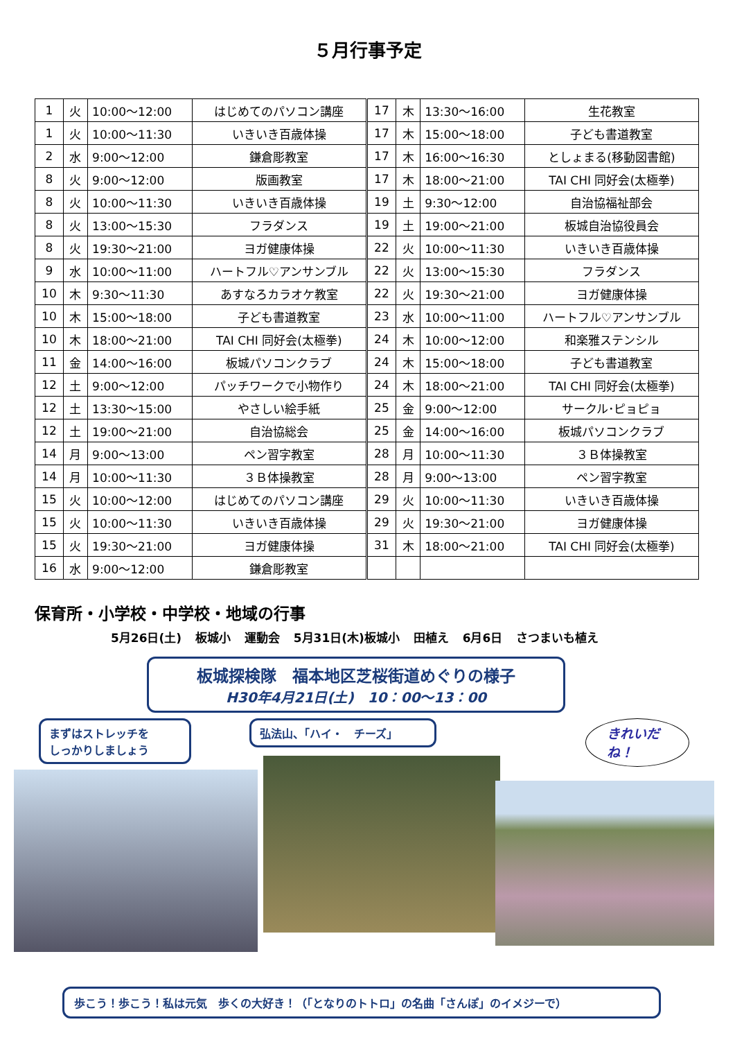５月行事予定
| 1 | 火 | 10:00～12:00 | はじめてのパソコン講座 | 17 | 木 | 13:30～16:00 | 生花教室 |
| 1 | 火 | 10:00～11:30 | いきいき百歳体操 | 17 | 木 | 15:00～18:00 | 子ども書道教室 |
| 2 | 水 | 9:00～12:00 | 鎌倉彫教室 | 17 | 木 | 16:00～16:30 | としょまる(移動図書館) |
| 8 | 火 | 9:00～12:00 | 版画教室 | 17 | 木 | 18:00～21:00 | TAI CHI 同好会(太極拳) |
| 8 | 火 | 10:00～11:30 | いきいき百歳体操 | 19 | 土 | 9:30～12:00 | 自治協福祉部会 |
| 8 | 火 | 13:00～15:30 | フラダンス | 19 | 土 | 19:00～21:00 | 板城自治協役員会 |
| 8 | 火 | 19:30～21:00 | ヨガ健康体操 | 22 | 火 | 10:00～11:30 | いきいき百歳体操 |
| 9 | 水 | 10:00～11:00 | ハートフル♡アンサンブル | 22 | 火 | 13:00～15:30 | フラダンス |
| 10 | 木 | 9:30～11:30 | あすなろカラオケ教室 | 22 | 火 | 19:30～21:00 | ヨガ健康体操 |
| 10 | 木 | 15:00～18:00 | 子ども書道教室 | 23 | 水 | 10:00～11:00 | ハートフル♡アンサンブル |
| 10 | 木 | 18:00～21:00 | TAI CHI 同好会(太極拳) | 24 | 木 | 10:00～12:00 | 和楽雅ステンシル |
| 11 | 金 | 14:00～16:00 | 板城パソコンクラブ | 24 | 木 | 15:00～18:00 | 子ども書道教室 |
| 12 | 土 | 9:00～12:00 | パッチワークで小物作り | 24 | 木 | 18:00～21:00 | TAI CHI 同好会(太極拳) |
| 12 | 土 | 13:30～15:00 | やさしい絵手紙 | 25 | 金 | 9:00～12:00 | サークル･ピョピョ |
| 12 | 土 | 19:00～21:00 | 自治協総会 | 25 | 金 | 14:00～16:00 | 板城パソコンクラブ |
| 14 | 月 | 9:00～13:00 | ペン習字教室 | 28 | 月 | 10:00～11:30 | ３Ｂ体操教室 |
| 14 | 月 | 10:00～11:30 | ３Ｂ体操教室 | 28 | 月 | 9:00～13:00 | ペン習字教室 |
| 15 | 火 | 10:00～12:00 | はじめてのパソコン講座 | 29 | 火 | 10:00～11:30 | いきいき百歳体操 |
| 15 | 火 | 10:00～11:30 | いきいき百歳体操 | 29 | 火 | 19:30～21:00 | ヨガ健康体操 |
| 15 | 火 | 19:30～21:00 | ヨガ健康体操 | 31 | 木 | 18:00～21:00 | TAI CHI 同好会(太極拳) |
| 16 | 水 | 9:00～12:00 | 鎌倉彫教室 | | | | |
保育所・小学校・中学校・地域の行事
5月26日(土) 板城小 運動会 5月31日(木)板城小 田植え 6月6日 さつまいも植え
板城探検隊　福本地区芝桜街道めぐりの様子
H30年4月21日(土)　10：00～13：00
まずはストレッチを
しっかりしましょう
弘法山、「ハイ・　チーズ」
きれいだ
ね！
歩こう！歩こう！私は元気　歩くの大好き！（「となりのトトロ」の名曲「さんぽ」のイメジーで）